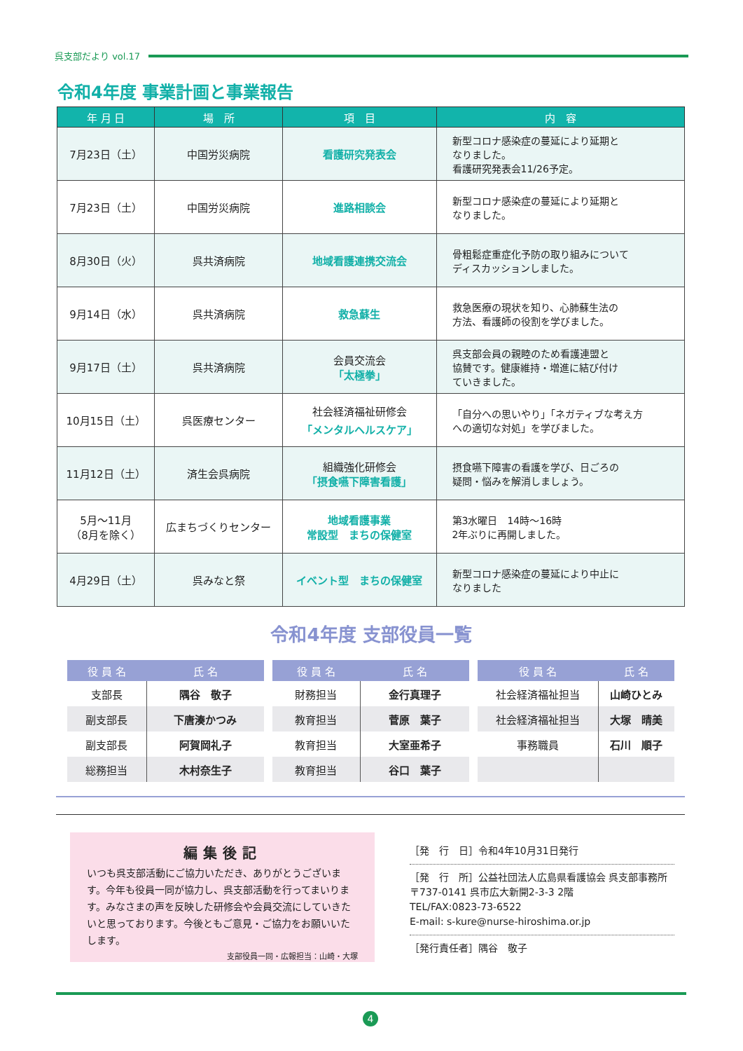呉支部だより vol.17
令和4年度 事業計画と事業報告
| 年 月 日 | 場 所 | 項 目 | 内 容 |
| --- | --- | --- | --- |
| 7月23日（土） | 中国労災病院 | 看護研究発表会 | 新型コロナ感染症の蔓延により延期と なりました。 看護研究発表会11/26予定。 |
| 7月23日（土） | 中国労災病院 | 進路相談会 | 新型コロナ感染症の蔓延により延期と なりました。 |
| 8月30日（火） | 呉共済病院 | 地域看護連携交流会 | 骨粗鬆症重症化予防の取り組みについて ディスカッションしました。 |
| 9月14日（水） | 呉共済病院 | 救急蘇生 | 救急医療の現状を知り、心肺蘇生法の 方法、看護師の役割を学びました。 |
| 9月17日（土） | 呉共済病院 | 会員交流会 「太極拳」 | 呉支部会員の親睦のため看護連盟と 協賛です。健康維持・増進に結び付け ていきました。 |
| 10月15日（土） | 呉医療センター | 社会経済福祉研修会 「メンタルヘルスケア」 | 「自分への思いやり」「ネガティブな考え方 への適切な対処」を学びました。 |
| 11月12日（土） | 済生会呉病院 | 組織強化研修会 「摂食嚥下障害看護」 | 摂食嚥下障害の看護を学び、日ごろの 疑問・悩みを解消しましょう。 |
| 5月～11月 （8月を除く） | 広まちづくりセンター | 地域看護事業 常設型 まちの保健室 | 第3水曜日 14時～16時 2年ぶりに再開しました。 |
| 4月29日（土） | 呉みなと祭 | イベント型 まちの保健室 | 新型コロナ感染症の蔓延により中止に なりました |
令和4年度 支部役員一覧
| 役 員 名 | 氏 名 |
| --- | --- |
| 支部長 | 隅谷 敬子 |
| 副支部長 | 下唐湊かつみ |
| 副支部長 | 阿賀岡礼子 |
| 総務担当 | 木村奈生子 |
| 役 員 名 | 氏 名 |
| --- | --- |
| 財務担当 | 金行真理子 |
| 教育担当 | 菅原 葉子 |
| 教育担当 | 大室亜希子 |
| 教育担当 | 谷口 葉子 |
| 役 員 名 | 氏 名 |
| --- | --- |
| 社会経済福祉担当 | 山崎ひとみ |
| 社会経済福祉担当 | 大塚 晴美 |
| 事務職員 | 石川 順子 |
編集後記
いつも呉支部活動にご協力いただき、ありがとうございます。今年も役員一同が協力し、呉支部活動を行ってまいります。みなさまの声を反映した研修会や会員交流にしていきたいと思っております。今後ともご意見・ご協力をお願いいたします。
支部役員一同・広報担当：山崎・大塚
［発　行　日］令和4年10月31日発行
［発　行　所］公益社団法人広島県看護協会 呉支部事務所
〒737-0141 呉市広大新開2-3-3 2階
TEL/FAX:0823-73-6522
E-mail: s-kure@nurse-hiroshima.or.jp
［発行責任者］隅谷　敬子
4